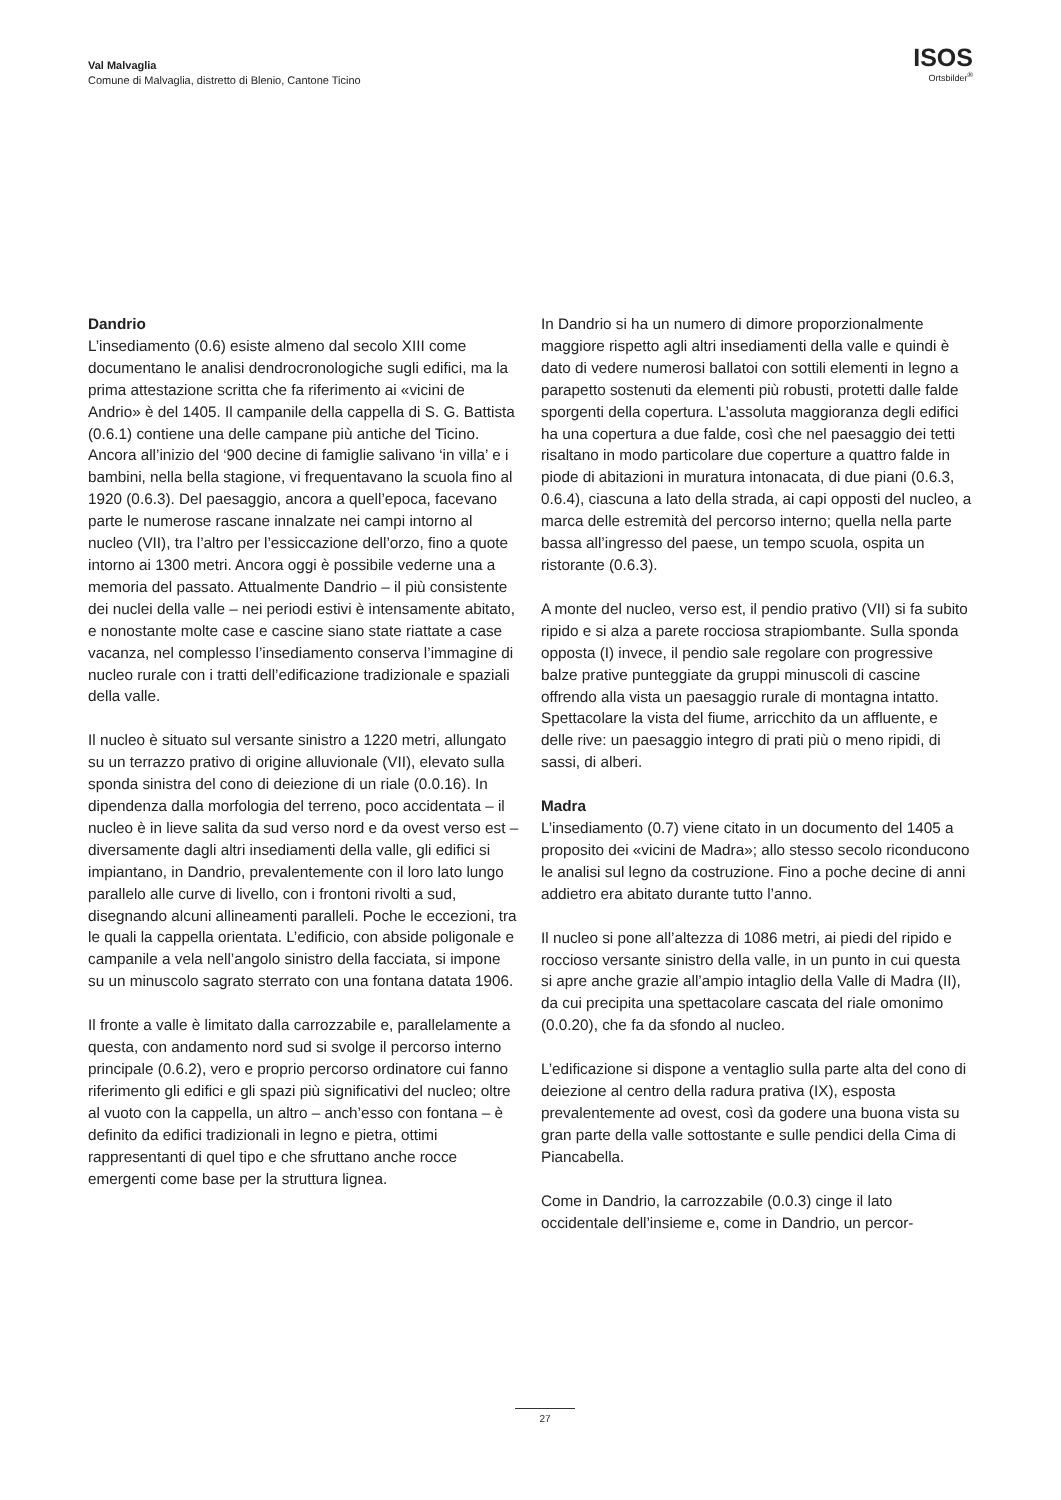Val Malvaglia
Comune di Malvaglia, distretto di Blenio, Cantone Ticino
ISOS
Ortsbilder<sup>®</sup>
Dandrio
L’insediamento (0.6) esiste almeno dal secolo XIII come documentano le analisi dendrocronologiche sugli edifici, ma la prima attestazione scritta che fa riferimento ai «vicini de Andrio» è del 1405. Il campanile della cappella di S. G. Battista (0.6.1) contiene una delle campane più antiche del Ticino. Ancora all’inizio del ‘900 decine di famiglie salivano ‘in villa’ e i bambini, nella bella stagione, vi frequentavano la scuola fino al 1920 (0.6.3). Del paesaggio, ancora a quell’epoca, facevano parte le numerose rascane innalzate nei campi intorno al nucleo (VII), tra l’altro per l’essiccazione dell’orzo, fino a quote intorno ai 1300 metri. Ancora oggi è possibile vederne una a memoria del passato. Attualmente Dandrio – il più consistente dei nuclei della valle – nei periodi estivi è intensamente abitato, e nonostante molte case e cascine siano state riattate a case vacanza, nel complesso l’insediamento conserva l’immagine di nucleo rurale con i tratti dell’edificazione tradizionale e spaziali della valle.
Il nucleo è situato sul versante sinistro a 1220 metri, allungato su un terrazzo prativo di origine alluvionale (VII), elevato sulla sponda sinistra del cono di deiezione di un riale (0.0.16). In dipendenza dalla morfologia del terreno, poco accidentata – il nucleo è in lieve salita da sud verso nord e da ovest verso est – diversamente dagli altri insediamenti della valle, gli edifici si impiantano, in Dandrio, prevalentemente con il loro lato lungo parallelo alle curve di livello, con i frontoni rivolti a sud, disegnando alcuni allineamenti paralleli. Poche le eccezioni, tra le quali la cappella orientata. L’edificio, con abside poligonale e campanile a vela nell’angolo sinistro della facciata, si impone su un minuscolo sagrato sterrato con una fontana datata 1906.
Il fronte a valle è limitato dalla carrozzabile e, parallelamente a questa, con andamento nord sud si svolge il percorso interno principale (0.6.2), vero e proprio percorso ordinatore cui fanno riferimento gli edifici e gli spazi più significativi del nucleo; oltre al vuoto con la cappella, un altro – anch’esso con fontana – è definito da edifici tradizionali in legno e pietra, ottimi rappresentanti di quel tipo e che sfruttano anche rocce emergenti come base per la struttura lignea.
In Dandrio si ha un numero di dimore proporzionalmente maggiore rispetto agli altri insediamenti della valle e quindi è dato di vedere numerosi ballatoi con sottili elementi in legno a parapetto sostenuti da elementi più robusti, protetti dalle falde sporgenti della copertura. L’assoluta maggioranza degli edifici ha una copertura a due falde, così che nel paesaggio dei tetti risaltano in modo particolare due coperture a quattro falde in piode di abitazioni in muratura intonacata, di due piani (0.6.3, 0.6.4), ciascuna a lato della strada, ai capi opposti del nucleo, a marca delle estremità del percorso interno; quella nella parte bassa all’ingresso del paese, un tempo scuola, ospita un ristorante (0.6.3).
A monte del nucleo, verso est, il pendio prativo (VII) si fa subito ripido e si alza a parete rocciosa strapiombante. Sulla sponda opposta (I) invece, il pendio sale regolare con progressive balze prative punteggiate da gruppi minuscoli di cascine offrendo alla vista un paesaggio rurale di montagna intatto. Spettacolare la vista del fiume, arricchito da un affluente, e delle rive: un paesaggio integro di prati più o meno ripidi, di sassi, di alberi.
Madra
L’insediamento (0.7) viene citato in un documento del 1405 a proposito dei «vicini de Madra»; allo stesso secolo riconducono le analisi sul legno da costruzione. Fino a poche decine di anni addietro era abitato durante tutto l’anno.
Il nucleo si pone all’altezza di 1086 metri, ai piedi del ripido e roccioso versante sinistro della valle, in un punto in cui questa si apre anche grazie all’ampio intaglio della Valle di Madra (II), da cui precipita una spettacolare cascata del riale omonimo (0.0.20), che fa da sfondo al nucleo.
L’edificazione si dispone a ventaglio sulla parte alta del cono di deiezione al centro della radura prativa (IX), esposta prevalentemente ad ovest, così da godere una buona vista su gran parte della valle sottostante e sulle pendici della Cima di Piancabella.
Come in Dandrio, la carrozzabile (0.0.3) cinge il lato occidentale dell’insieme e, come in Dandrio, un percor-
27